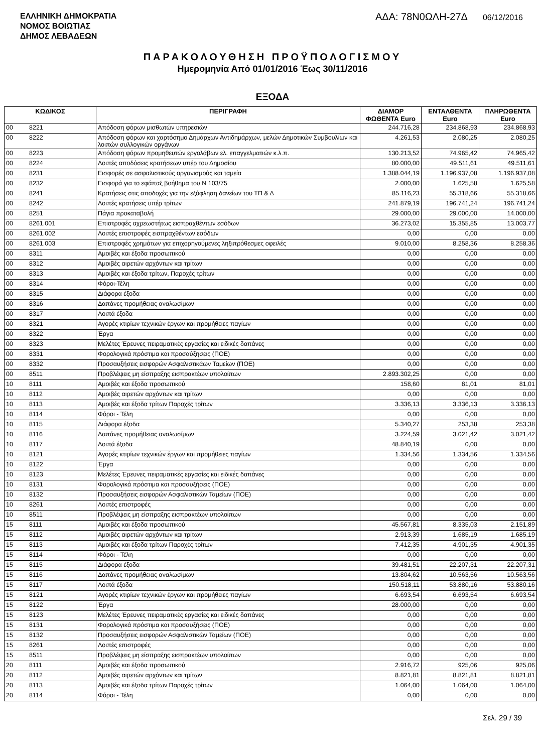ΕΛΛΗΝΙΚΗ ΔΗΜΟΚΡΑΤΙΑ
ΝΟΜΟΣ ΒΟΙΩΤΙΑΣ
ΔΗΜΟΣ ΛΕΒΑΔΕΩΝ
ΑΔΑ: 78Ν0ΩΛΗ-27Δ 06/12/2016
ΠΑΡΑΚΟΛΟΥΘΗΣΗ ΠΡΟΫΠΟΛΟΓΙΣΜΟΥ
Ημερομηνία Από 01/01/2016 Έως 30/11/2016
ΕΞΟΔΑ
| ΚΩΔΙΚΟΣ | | ΠΕΡΙΓΡΑΦΗ | ΔΙΑΜΟΡ ΦΩΘΕΝΤΑ Euro | ΕΝΤΑΛΘΕΝΤΑ Euro | ΠΛΗΡΩΘΕΝΤΑ Euro |
| --- | --- | --- | --- | --- | --- |
| 00 | 8221 | Απόδοση φόρων μισθωτών υπηρεσιών | 244.716,28 | 234.868,93 | 234.868,93 |
| 00 | 8222 | Απόδοση φόρων και χαρτόσημο Δημάρχων Αντιδημάρχων, μελών Δημοτικών Συμβουλίων και λοιπών συλλογικών οργάνων | 4.261,53 | 2.080,25 | 2.080,25 |
| 00 | 8223 | Απόδοση φόρων προμηθευτών εργολάβων ελ. επαγγελματιών κ.λ.π. | 130.213,52 | 74.965,42 | 74.965,42 |
| 00 | 8224 | Λοιπές αποδόσεις κρατήσεων υπέρ του Δημοσίου | 80.000,00 | 49.511,61 | 49.511,61 |
| 00 | 8231 | Εισφορές σε ασφαλιστικούς οργανισμούς και ταμεία | 1.388.044,19 | 1.196.937,08 | 1.196.937,08 |
| 00 | 8232 | Εισφορά για το εφάπαξ βοήθημα του Ν 103/75 | 2.000,00 | 1.625,58 | 1.625,58 |
| 00 | 8241 | Κρατήσεις στις αποδοχές για την εξόφληση δανείων του ΤΠ & Δ | 85.116,23 | 55.318,66 | 55.318,66 |
| 00 | 8242 | Λοιπές κρατήσεις υπέρ τρίτων | 241.879,19 | 196.741,24 | 196.741,24 |
| 00 | 8251 | Πάγια προκαταβολή | 29.000,00 | 29.000,00 | 14.000,00 |
| 00 | 8261.001 | Επιστροφές αχρεωστήτως εισπραχθέντων εσόδων | 36.273,02 | 15.355,85 | 13.003,77 |
| 00 | 8261.002 | Λοιπές επιστροφές εισπραχθέντων εσόδων | 0,00 | 0,00 | 0,00 |
| 00 | 8261.003 | Επιστροφές χρημάτων για επιχορηγούμενες ληξιπρόθεσμες οφειλές | 9.010,00 | 8.258,36 | 8.258,36 |
| 00 | 8311 | Αμοιβές και έξοδα προσωπικού | 0,00 | 0,00 | 0,00 |
| 00 | 8312 | Αμοιβές αιρετών αρχόντων και τρίτων | 0,00 | 0,00 | 0,00 |
| 00 | 8313 | Αμοιβές και έξοδα τρίτων, Παροχές τρίτων | 0,00 | 0,00 | 0,00 |
| 00 | 8314 | Φόροι-Τέλη | 0,00 | 0,00 | 0,00 |
| 00 | 8315 | Διάφορα έξοδα | 0,00 | 0,00 | 0,00 |
| 00 | 8316 | Δαπάνες προμήθειας αναλωσίμων | 0,00 | 0,00 | 0,00 |
| 00 | 8317 | Λοιπά έξοδα | 0,00 | 0,00 | 0,00 |
| 00 | 8321 | Αγορές κτιρίων τεχνικών έργων και προμήθειες παγίων | 0,00 | 0,00 | 0,00 |
| 00 | 8322 | Έργα | 0,00 | 0,00 | 0,00 |
| 00 | 8323 | Μελέτες Έρευνες πειραματικές εργασίες και ειδικές δαπάνες | 0,00 | 0,00 | 0,00 |
| 00 | 8331 | Φορολογικά πρόστιμα και προσαύξησεις (ΠΟΕ) | 0,00 | 0,00 | 0,00 |
| 00 | 8332 | Προσαυξήσεις εισφορών Ασφαλιστικάων Ταμείων (ΠΟΕ) | 0,00 | 0,00 | 0,00 |
| 00 | 8511 | Προβλέψεις μη είσπραξης εισπρακτέων υπολοίπων | 2.893.302,25 | 0,00 | 0,00 |
| 10 | 8111 | Αμοιβές και έξοδα προσωπικού | 158,60 | 81,01 | 81,01 |
| 10 | 8112 | Αμοιβές αιρετών αρχόντων και τρίτων | 0,00 | 0,00 | 0,00 |
| 10 | 8113 | Αμοιβές και έξοδα τρίτων Παροχές τρίτων | 3.336,13 | 3.336,13 | 3.336,13 |
| 10 | 8114 | Φόροι - Τέλη | 0,00 | 0,00 | 0,00 |
| 10 | 8115 | Διάφορα έξοδα | 5.340,27 | 253,38 | 253,38 |
| 10 | 8116 | Δαπάνες προμήθειας αναλωσίμων | 3.224,59 | 3.021,42 | 3.021,42 |
| 10 | 8117 | Λοιπά έξοδα | 48.840,19 | 0,00 | 0,00 |
| 10 | 8121 | Αγορές κτιρίων τεχνικών έργων και προμήθειες παγίων | 1.334,56 | 1.334,56 | 1.334,56 |
| 10 | 8122 | Έργα | 0,00 | 0,00 | 0,00 |
| 10 | 8123 | Μελέτες Έρευνες πειραματικές εργασίες και ειδικές δαπάνες | 0,00 | 0,00 | 0,00 |
| 10 | 8131 | Φορολογικά πρόστιμα και προσαυξήσεις (ΠΟΕ) | 0,00 | 0,00 | 0,00 |
| 10 | 8132 | Προσαυξήσεις εισφορών Ασφαλιστικών Ταμείων (ΠΟΕ) | 0,00 | 0,00 | 0,00 |
| 10 | 8261 | Λοιπές επιστροφές | 0,00 | 0,00 | 0,00 |
| 10 | 8511 | Προβλέψεις μη είσπραξης εισπρακτέων υπολοίπων | 0,00 | 0,00 | 0,00 |
| 15 | 8111 | Αμοιβές και έξοδα προσωπικού | 45.567,81 | 8.335,03 | 2.151,89 |
| 15 | 8112 | Αμοιβές αιρετών αρχόντων και τρίτων | 2.913,39 | 1.685,19 | 1.685,19 |
| 15 | 8113 | Αμοιβές και έξοδα τρίτων Παροχές τρίτων | 7.412,35 | 4.901,35 | 4.901,35 |
| 15 | 8114 | Φόροι - Τέλη | 0,00 | 0,00 | 0,00 |
| 15 | 8115 | Διάφορα έξοδα | 39.481,51 | 22.207,31 | 22.207,31 |
| 15 | 8116 | Δαπάνες προμήθειας αναλωσίμων | 13.804,62 | 10.563,56 | 10.563,56 |
| 15 | 8117 | Λοιπά έξοδα | 150.518,11 | 53.880,16 | 53.880,16 |
| 15 | 8121 | Αγορές κτιρίων τεχνικών έργων και προμήθειες παγίων | 6.693,54 | 6.693,54 | 6.693,54 |
| 15 | 8122 | Έργα | 28.000,00 | 0,00 | 0,00 |
| 15 | 8123 | Μελέτες Έρευνες πειραματικές εργασίες και ειδικές δαπάνες | 0,00 | 0,00 | 0,00 |
| 15 | 8131 | Φορολογικά πρόστιμα και προσαυξήσεις (ΠΟΕ) | 0,00 | 0,00 | 0,00 |
| 15 | 8132 | Προσαυξήσεις εισφορών Ασφαλιστικών Ταμείων (ΠΟΕ) | 0,00 | 0,00 | 0,00 |
| 15 | 8261 | Λοιπές επιστροφές | 0,00 | 0,00 | 0,00 |
| 15 | 8511 | Προβλέψεις μη είσπραξης εισπρακτέων υπολοίπων | 0,00 | 0,00 | 0,00 |
| 20 | 8111 | Αμοιβές και έξοδα προσωπικού | 2.916,72 | 925,06 | 925,06 |
| 20 | 8112 | Αμοιβές αιρετών αρχόντων και τρίτων | 8.821,81 | 8.821,81 | 8.821,81 |
| 20 | 8113 | Αμοιβές και έξοδα τρίτων Παροχές τρίτων | 1.064,00 | 1.064,00 | 1.064,00 |
| 20 | 8114 | Φόροι - Τέλη | 0,00 | 0,00 | 0,00 |
Σελ. 29 / 39